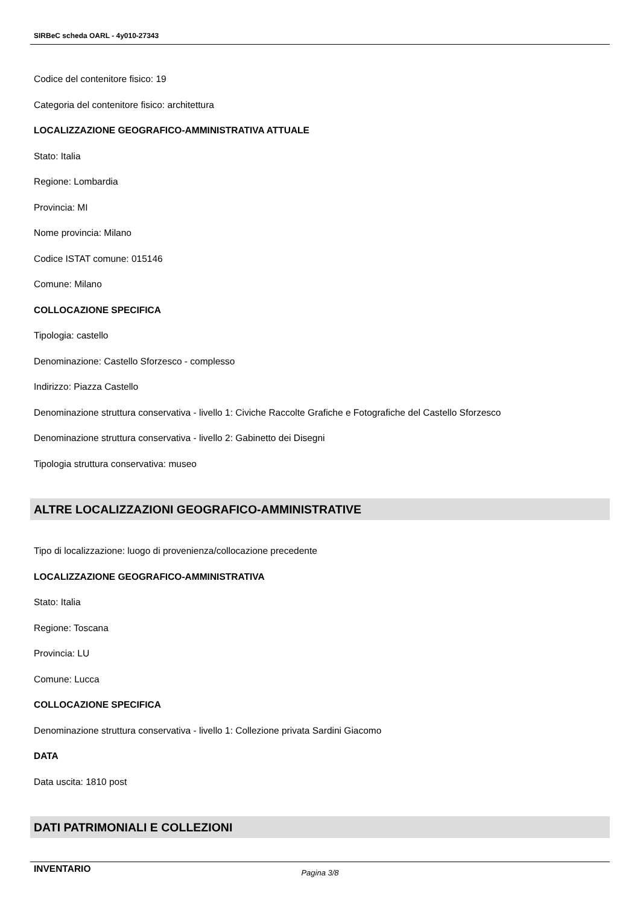SIRBeC scheda OARL - 4y010-27343
Codice del contenitore fisico: 19
Categoria del contenitore fisico: architettura
LOCALIZZAZIONE GEOGRAFICO-AMMINISTRATIVA ATTUALE
Stato: Italia
Regione: Lombardia
Provincia: MI
Nome provincia: Milano
Codice ISTAT comune: 015146
Comune: Milano
COLLOCAZIONE SPECIFICA
Tipologia: castello
Denominazione: Castello Sforzesco - complesso
Indirizzo: Piazza Castello
Denominazione struttura conservativa - livello 1: Civiche Raccolte Grafiche e Fotografiche del Castello Sforzesco
Denominazione struttura conservativa - livello 2: Gabinetto dei Disegni
Tipologia struttura conservativa: museo
ALTRE LOCALIZZAZIONI GEOGRAFICO-AMMINISTRATIVE
Tipo di localizzazione: luogo di provenienza/collocazione precedente
LOCALIZZAZIONE GEOGRAFICO-AMMINISTRATIVA
Stato: Italia
Regione: Toscana
Provincia: LU
Comune: Lucca
COLLOCAZIONE SPECIFICA
Denominazione struttura conservativa - livello 1: Collezione privata Sardini Giacomo
DATA
Data uscita: 1810 post
DATI PATRIMONIALI E COLLEZIONI
INVENTARIO
Pagina 3/8